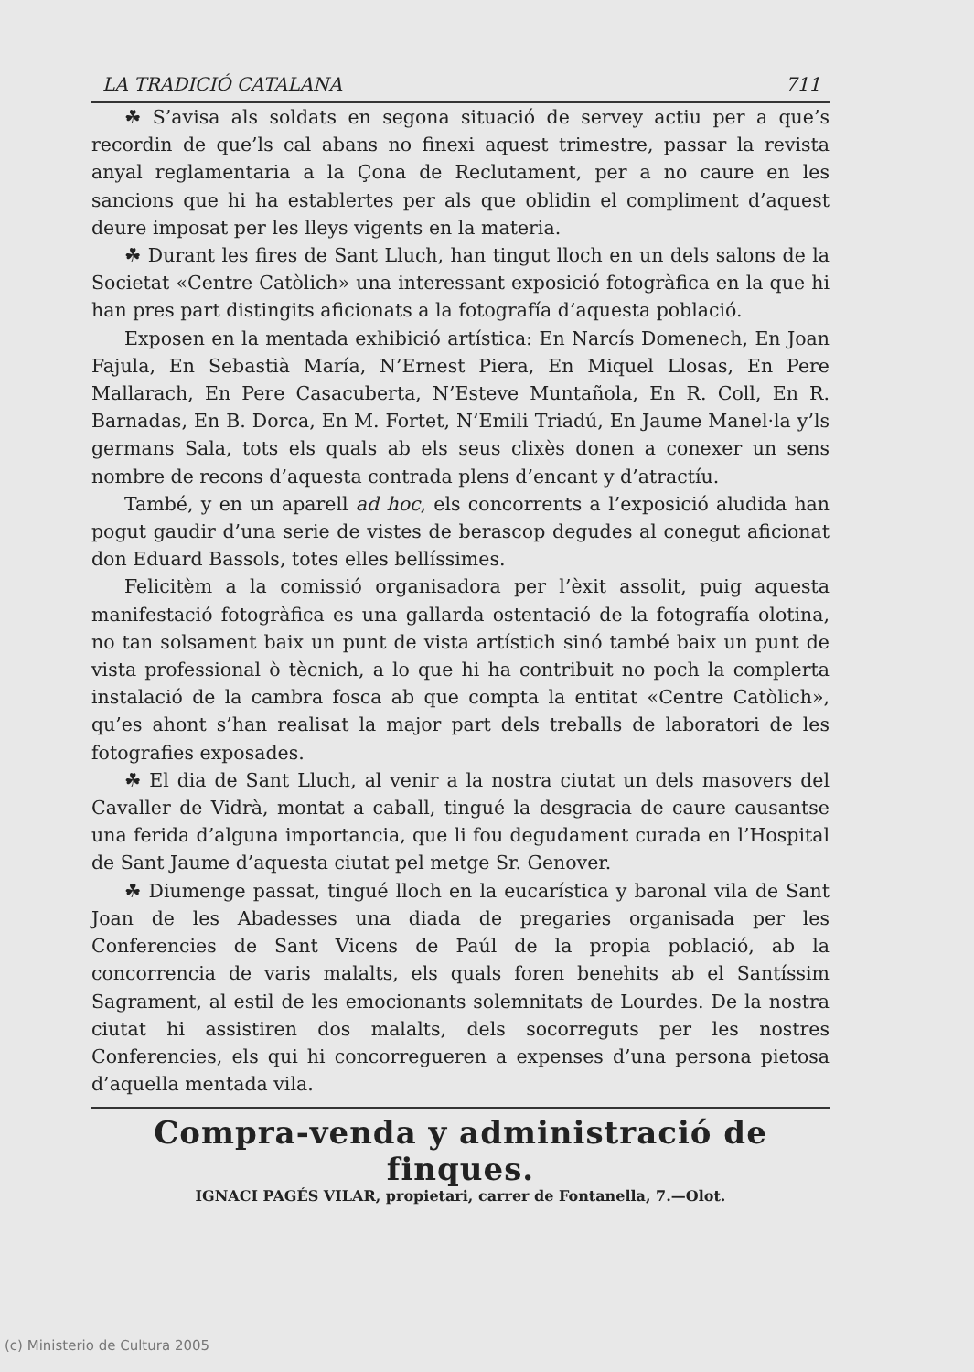LA TRADICIÓ CATALANA 711
☘ S’avisa als soldats en segona situació de servey actiu per a que’s recordin de que’ls cal abans no finexi aquest trimestre, passar la revista anyal reglamentaria a la Çona de Reclutament, per a no caure en les sancions que hi ha establertes per als que oblidin el compliment d’aquest deure imposat per les lleys vigents en la materia.
☘ Durant les fires de Sant Lluch, han tingut lloch en un dels salons de la Societat «Centre Catòlich» una interessant exposició fotogràfica en la que hi han pres part distingits aficionats a la fotografía d’aquesta població.
Exposen en la mentada exhibició artística: En Narcís Domenech, En Joan Fajula, En Sebastià María, N’Ernest Piera, En Miquel Llosas, En Pere Mallarach, En Pere Casacuberta, N’Esteve Muntañola, En R. Coll, En R. Barnadas, En B. Dorca, En M. Fortet, N’Emili Triadú, En Jaume Manel·la y’ls germans Sala, tots els quals ab els seus clixès donen a conexer un sens nombre de recons d’aquesta contrada plens d’encant y d’atractíu.
També, y en un aparell ad hoc, els concorrents a l’exposició aludida han pogut gaudir d’una serie de vistes de berascop degudes al conegut aficionat don Eduard Bassols, totes elles bellíssimes.
Felicitèm a la comissió organisadora per l’èxit assolit, puig aquesta manifestació fotogràfica es una gallarda ostentació de la fotografía olotina, no tan solsament baix un punt de vista artístich sinó també baix un punt de vista professional ò tècnich, a lo que hi ha contribuit no poch la complerta instalació de la cambra fosca ab que compta la entitat «Centre Catòlich», qu’es ahont s’han realisat la major part dels treballs de laboratori de les fotografies exposades.
☘ El dia de Sant Lluch, al venir a la nostra ciutat un dels masovers del Cavaller de Vidrà, montat a caball, tingué la desgracia de caure causantse una ferida d’alguna importancia, que li fou degudament curada en l’Hospital de Sant Jaume d’aquesta ciutat pel metge Sr. Genover.
☘ Diumenge passat, tingué lloch en la eucarística y baronal vila de Sant Joan de les Abadesses una diada de pregaries organisada per les Conferencies de Sant Vicens de Paúl de la propia població, ab la concorrencia de varis malalts, els quals foren benehits ab el Santíssim Sagrament, al estil de les emocionants solemnitats de Lourdes. De la nostra ciutat hi assistiren dos malalts, dels socorreguts per les nostres Conferencies, els qui hi concorregueren a expenses d’una persona pietosa d’aquella mentada vila.
Compra-venda y administració de finques.
IGNACI PAGÉS VILAR, propietari, carrer de Fontanella, 7.—Olot.
(c) Ministerio de Cultura 2005